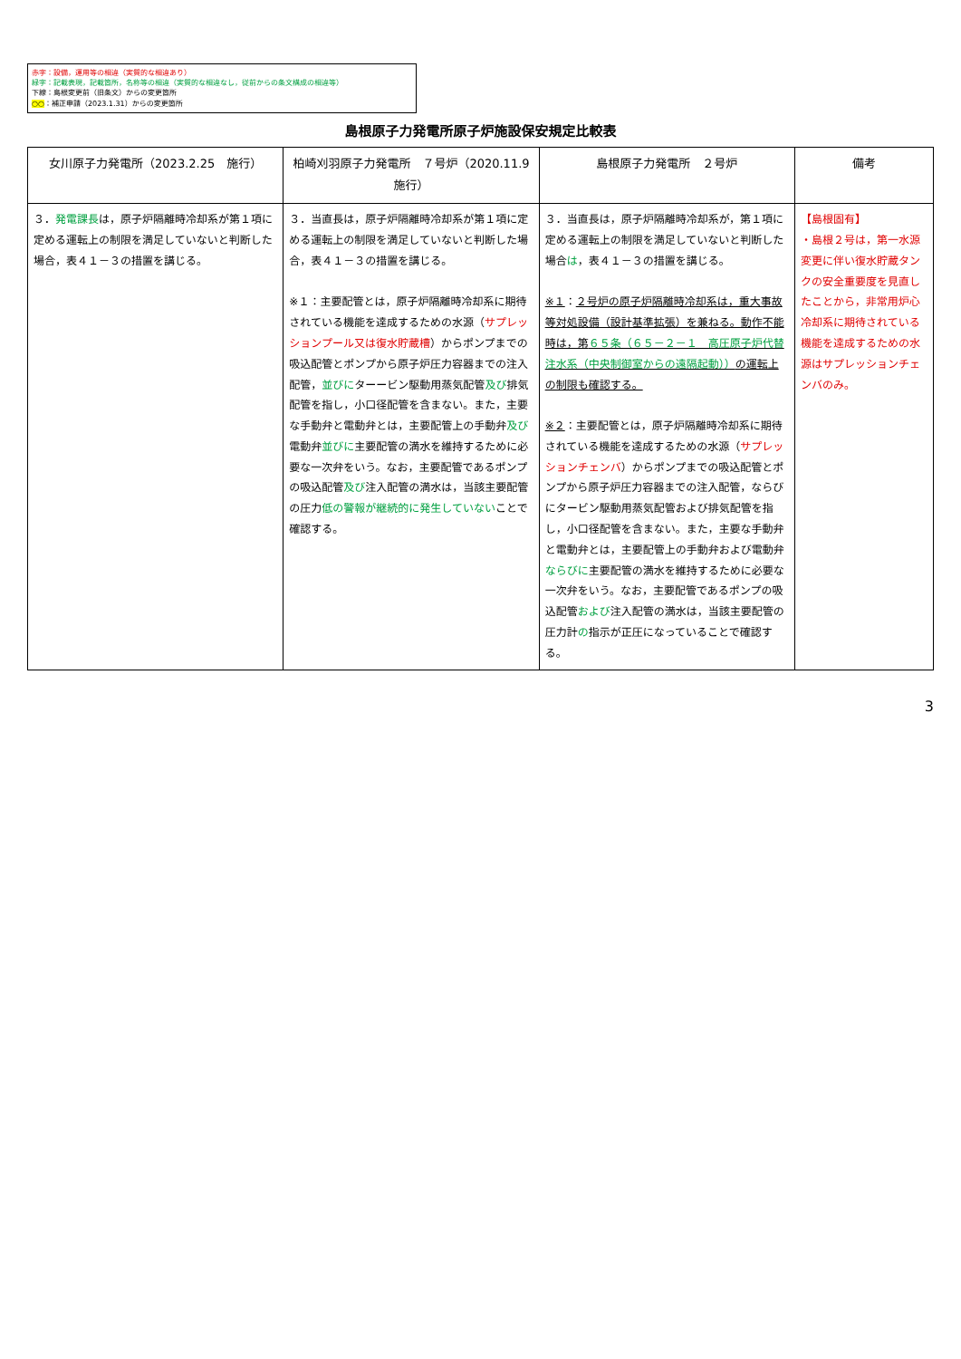赤字：設備，運用等の相違（実質的な相違あり）
緑字：記載表現，記載箇所，名称等の相違（実質的な相違なし，従前からの条文構成の相違等）
下線：島根変更前（旧条文）からの変更箇所
○○：補正申請（2023.1.31）からの変更箇所
島根原子力発電所原子炉施設保安規定比較表
| 女川原子力発電所（2023.2.25 施行） | 柏崎刈羽原子力発電所 ７号炉（2020.11.9 施行） | 島根原子力発電所 ２号炉 | 備考 |
| --- | --- | --- | --- |
| ３． 発電課長 は，原子炉隔離時冷却系が第１項に定める運転上の制限を満足していないと判断した場合，表４１－３の措置を講じる。 | ３．当直長は，原子炉隔離時冷却系が第１項に定める運転上の制限を満足していないと判断した場合，表４１－３の措置を講じる。 ※１：主要配管とは，原子炉隔離時冷却系に期待されている機能を達成するための水源（ サプレッションプール又は復水貯蔵槽 ）からポンプまでの吸込配管とポンプから原子炉圧力容器までの注入配管， 並びに ターービン駆動用蒸気配管 及び 排気配管を指し，小口径配管を含まない。また，主要な手動弁と電動弁とは，主要配管上の手動弁 及び 電動弁 並びに 主要配管の満水を維持するために必要な一次弁をいう。なお，主要配管であるポンプの吸込配管 及び 注入配管の満水は，当該主要配管の圧力 低の警報が継続的に発生していない ことで確認する。 | ３．当直長は，原子炉隔離時冷却系が，第１項に定める運転上の制限を満足していないと判断した場合 は ，表４１－３の措置を講じる。 ※１ ： ２号炉の原子炉隔離時冷却系は，重大事故等対処設備（設計基準拡張）を兼ねる。動作不能時は，第 ６５条（６５－２－１ 高圧原子炉代替注水系（中央制御室からの遠隔起動）） の運転上の制限も確認する。 ※２ ：主要配管とは，原子炉隔離時冷却系に期待されている機能を達成するための水源（ サプレッションチェンバ ）からポンプまでの吸込配管とポンプから原子炉圧力容器までの注入配管，ならびにタービン駆動用蒸気配管および排気配管を指し，小口径配管を含まない。また，主要な手動弁と電動弁とは，主要配管上の手動弁および電動弁 ならびに 主要配管の満水を維持するために必要な一次弁をいう。なお，主要配管であるポンプの吸込配管 および 注入配管の満水は，当該主要配管の圧力計 の 指示が正圧になっていることで確認する。 | 【島根固有】 ・島根２号は，第一水源変更に伴い復水貯蔵タンクの安全重要度を見直したことから，非常用炉心冷却系に期待されている機能を達成するための水源はサプレッションチェンバのみ。 |
3